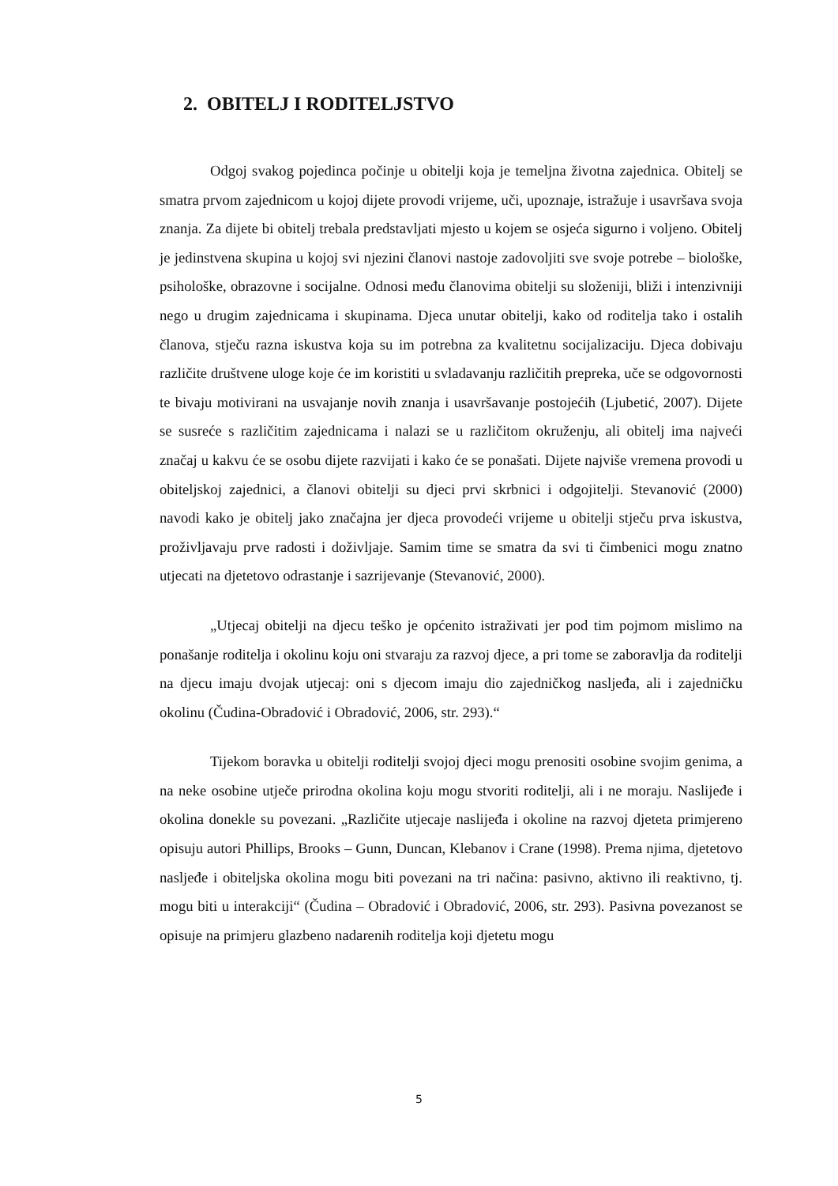2. OBITELJ I RODITELJSTVO
Odgoj svakog pojedinca počinje u obitelji koja je temeljna životna zajednica. Obitelj se smatra prvom zajednicom u kojoj dijete provodi vrijeme, uči, upoznaje, istražuje i usavršava svoja znanja. Za dijete bi obitelj trebala predstavljati mjesto u kojem se osjeća sigurno i voljeno. Obitelj je jedinstvena skupina u kojoj svi njezini članovi nastoje zadovoljiti sve svoje potrebe – biološke, psihološke, obrazovne i socijalne. Odnosi među članovima obitelji su složeniji, bliži i intenzivniji nego u drugim zajednicama i skupinama. Djeca unutar obitelji, kako od roditelja tako i ostalih članova, stječu razna iskustva koja su im potrebna za kvalitetnu socijalizaciju. Djeca dobivaju različite društvene uloge koje će im koristiti u svladavanju različitih prepreka, uče se odgovornosti te bivaju motivirani na usvajanje novih znanja i usavršavanje postojećih (Ljubetić, 2007). Dijete se susreće s različitim zajednicama i nalazi se u različitom okruženju, ali obitelj ima najveći značaj u kakvu će se osobu dijete razvijati i kako će se ponašati. Dijete najviše vremena provodi u obiteljskoj zajednici, a članovi obitelji su djeci prvi skrbnici i odgojitelji. Stevanović (2000) navodi kako je obitelj jako značajna jer djeca provodeći vrijeme u obitelji stječu prva iskustva, proživljavaju prve radosti i doživljaje. Samim time se smatra da svi ti čimbenici mogu znatno utjecati na djetetovo odrastanje i sazrijevanje (Stevanović, 2000).
„Utjecaj obitelji na djecu teško je općenito istraživati jer pod tim pojmom mislimo na ponašanje roditelja i okolinu koju oni stvaraju za razvoj djece, a pri tome se zaboravlja da roditelji na djecu imaju dvojak utjecaj: oni s djecom imaju dio zajedničkog nasljeđa, ali i zajedničku okolinu (Čudina-Obradović i Obradović, 2006, str. 293).“
Tijekom boravka u obitelji roditelji svojoj djeci mogu prenositi osobine svojim genima, a na neke osobine utječe prirodna okolina koju mogu stvoriti roditelji, ali i ne moraju. Naslijeđe i okolina donekle su povezani. „Različite utjecaje naslijeđa i okoline na razvoj djeteta primjereno opisuju autori Phillips, Brooks – Gunn, Duncan, Klebanov i Crane (1998). Prema njima, djetetovo nasljeđe i obiteljska okolina mogu biti povezani na tri načina: pasivno, aktivno ili reaktivno, tj. mogu biti u interakciji“ (Čudina – Obradović i Obradović, 2006, str. 293). Pasivna povezanost se opisuje na primjeru glazbeno nadarenih roditelja koji djetetu mogu
5